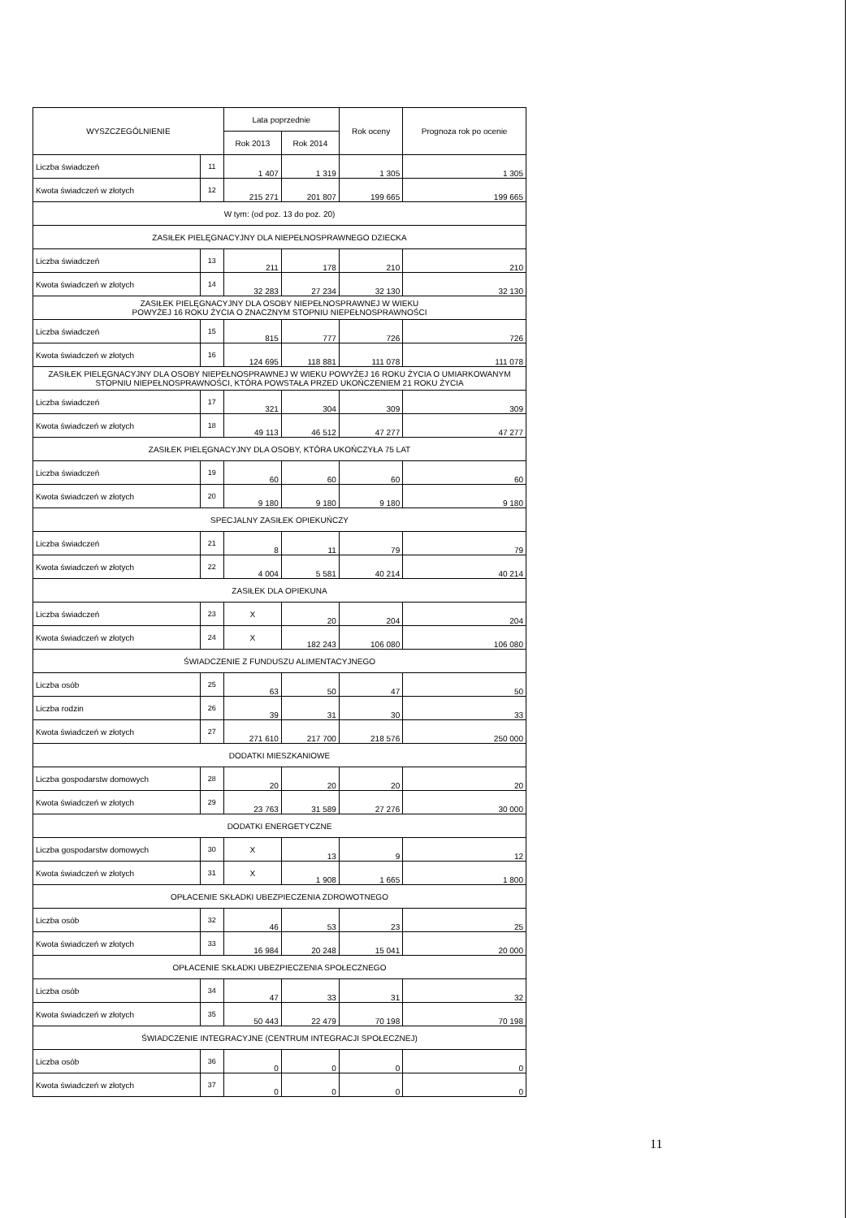| WYSZCZEGÓLNIENIE | | Lata poprzednie | | Rok oceny | Prognoza rok po ocenie |
| --- | --- | --- | --- | --- | --- |
| | | Rok 2013 | Rok 2014 | | |
| Liczba świadczeń | 11 | 1 407 | 1 319 | 1 305 | 1 305 |
| Kwota świadczeń w złotych | 12 | 215 271 | 201 807 | 199 665 | 199 665 |
| W tym: (od poz. 13 do poz. 20) | | | | | |
| ZASIŁEK PIELĘGNACYJNY DLA NIEPEŁNOSPRAWNEGO DZIECKA | | | | | |
| Liczba świadczeń | 13 | 211 | 178 | 210 | 210 |
| Kwota świadczeń w złotych | 14 | 32 283 | 27 234 | 32 130 | 32 130 |
| ZASIŁEK PIELĘGNACYJNY DLA OSOBY NIEPEŁNOSPRAWNEJ W WIEKU POWYŻEJ 16 ROKU ŻYCIA O ZNACZNYM STOPNIU NIEPEŁNOSPRAWNOŚCI | | | | | |
| Liczba świadczeń | 15 | 815 | 777 | 726 | 726 |
| Kwota świadczeń w złotych | 16 | 124 695 | 118 881 | 111 078 | 111 078 |
| ZASIŁEK PIELĘGNACYJNY DLA OSOBY NIEPEŁNOSPRAWNEJ W WIEKU POWYŻEJ 16 ROKU ŻYCIA O UMIARKOWANYM STOPNIU NIEPEŁNOSPRAWNOŚCI, KTÓRA POWSTAŁA PRZED UKOŃCZENIEM 21 ROKU ŻYCIA | | | | | |
| Liczba świadczeń | 17 | 321 | 304 | 309 | 309 |
| Kwota świadczeń w złotych | 18 | 49 113 | 46 512 | 47 277 | 47 277 |
| ZASIŁEK PIELĘGNACYJNY DLA OSOBY, KTÓRA UKOŃCZYŁA 75 LAT | | | | | |
| Liczba świadczeń | 19 | 60 | 60 | 60 | 60 |
| Kwota świadczeń w złotych | 20 | 9 180 | 9 180 | 9 180 | 9 180 |
| SPECJALNY ZASIŁEK OPIEKUŃCZY | | | | | |
| Liczba świadczeń | 21 | 8 | 11 | 79 | 79 |
| Kwota świadczeń w złotych | 22 | 4 004 | 5 581 | 40 214 | 40 214 |
| ZASIŁEK DLA OPIEKUNA | | | | | |
| Liczba świadczeń | 23 | X | 20 | 204 | 204 |
| Kwota świadczeń w złotych | 24 | X | 182 243 | 106 080 | 106 080 |
| ŚWIADCZENIE Z FUNDUSZU ALIMENTACYJNEGO | | | | | |
| Liczba osób | 25 | 63 | 50 | 47 | 50 |
| Liczba rodzin | 26 | 39 | 31 | 30 | 33 |
| Kwota świadczeń w złotych | 27 | 271 610 | 217 700 | 218 576 | 250 000 |
| DODATKI MIESZKANIOWE | | | | | |
| Liczba gospodarstw domowych | 28 | 20 | 20 | 20 | 20 |
| Kwota świadczeń w złotych | 29 | 23 763 | 31 589 | 27 276 | 30 000 |
| DODATKI ENERGETYCZNE | | | | | |
| Liczba gospodarstw domowych | 30 | X | 13 | 9 | 12 |
| Kwota świadczeń w złotych | 31 | X | 1 908 | 1 665 | 1 800 |
| OPŁACENIE SKŁADKI UBEZPIECZENIA ZDROWOTNEGO | | | | | |
| Liczba osób | 32 | 46 | 53 | 23 | 25 |
| Kwota świadczeń w złotych | 33 | 16 984 | 20 248 | 15 041 | 20 000 |
| OPŁACENIE SKŁADKI UBEZPIECZENIA SPOŁECZNEGO | | | | | |
| Liczba osób | 34 | 47 | 33 | 31 | 32 |
| Kwota świadczeń w złotych | 35 | 50 443 | 22 479 | 70 198 | 70 198 |
| ŚWIADCZENIE INTEGRACYJNE (CENTRUM INTEGRACJI SPOŁECZNEJ) | | | | | |
| Liczba osób | 36 | 0 | 0 | 0 | 0 |
| Kwota świadczeń w złotych | 37 | 0 | 0 | 0 | 0 |
11